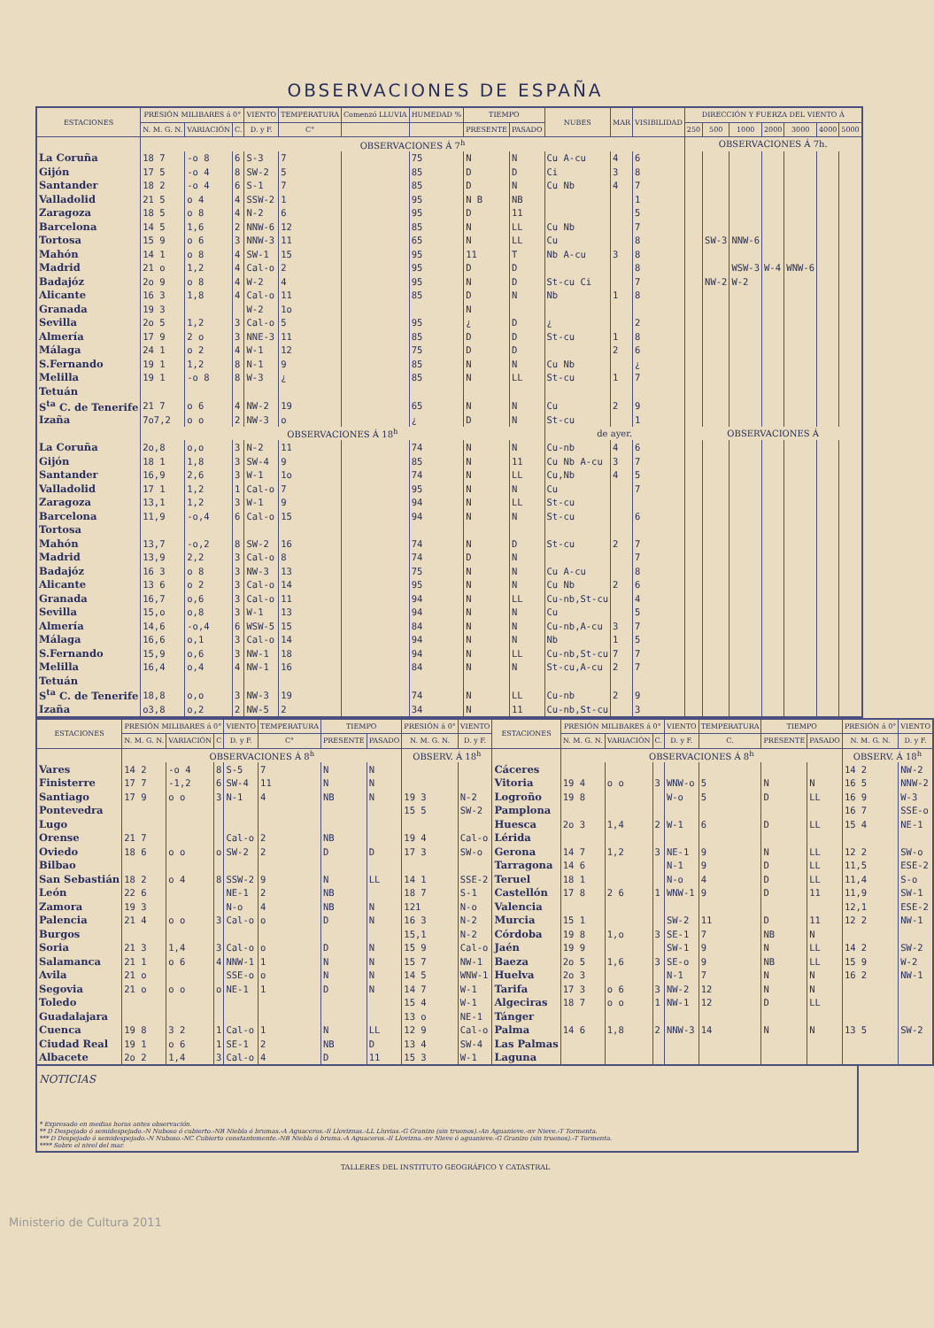OBSERVACIONES DE ESPAÑA
| ESTACIONES | PRESIÓN MILIBARES á 0° | | | VIENTO | TEMPERATURA | Comenzó LLUVIA | HUMEDAD % | TIEMPO | | NUBES | MAR | VISIBILIDAD | DIRECCIÓN Y FUERZA DEL VIENTO Á | | | | | | |
| --- | --- | --- | --- | --- | --- | --- | --- | --- | --- | --- | --- | --- | --- | --- | --- | --- | --- | --- | --- |
| | N. M. G. N. | VARIACIÓN | C. | D. y F. | C° | | | PRESENTE | PASADO | | | | 250 | 500 | 1000 | 2000 | 3000 | 4000 | 5000 |
| | OBSERVACIONES Á 7<sup>h</sup> | | | | | | | | | | | | OBSERVACIONES Á 7h. | | | | | | |
| La Coruña | 18 7 | -o 8 | 6 | S-3 | 7 | | 75 | N | N | Cu A-cu | 4 | 6 | | | | | | | |
| Gijón | 17 5 | -o 4 | 8 | SW-2 | 5 | | 85 | D | D | Ci | 3 | 8 | | | | | | | |
| Santander | 18 2 | -o 4 | 6 | S-1 | 7 | | 85 | D | N | Cu Nb | 4 | 7 | | | | | | | |
| Valladolid | 21 5 | o 4 | 4 | SSW-2 | 1 | | 95 | N B | NB | | | 1 | | | | | | | |
| Zaragoza | 18 5 | o 8 | 4 | N-2 | 6 | | 95 | D | 11 | | | 5 | | | | | | | |
| Barcelona | 14 5 | 1,6 | 2 | NNW-6 | 12 | | 85 | N | LL | Cu Nb | | 7 | | | | | | | |
| Tortosa | 15 9 | o 6 | 3 | NNW-3 | 11 | | 65 | N | LL | Cu | | 8 | | SW-3 | NNW-6 | | | | |
| Mahón | 14 1 | o 8 | 4 | SW-1 | 15 | | 95 | 11 | T | Nb A-cu | 3 | 8 | | | | | | | |
| Madrid | 21 o | 1,2 | 4 | Cal-o | 2 | | 95 | D | D | | | 8 | | | WSW-3 | W-4 | WNW-6 | | |
| Badajóz | 2o 9 | o 8 | 4 | W-2 | 4 | | 95 | N | D | St-cu Ci | | 7 | | NW-2 | W-2 | | | | |
| Alicante | 16 3 | 1,8 | 4 | Cal-o | 11 | | 85 | D | N | Nb | 1 | 8 | | | | | | | |
| Granada | 19 3 | | | W-2 | 1o | | | N | | | | | | | | | | | |
| Sevilla | 2o 5 | 1,2 | 3 | Cal-o | 5 | | 95 | ¿ | D | ¿ | | 2 | | | | | | | |
| Almería | 17 9 | 2 o | 3 | NNE-3 | 11 | | 85 | D | D | St-cu | 1 | 8 | | | | | | | |
| Málaga | 24 1 | o 2 | 4 | W-1 | 12 | | 75 | D | D | | 2 | 6 | | | | | | | |
| S.Fernando | 19 1 | 1,2 | 8 | N-1 | 9 | | 85 | N | N | Cu Nb | | ¿ | | | | | | | |
| Melilla | 19 1 | -o 8 | 8 | W-3 | ¿ | | 85 | N | LL | St-cu | 1 | 7 | | | | | | | |
| Tetuán | | | | | | | | | | | | | | | | | | | |
| S<sup>ta</sup> C. de Tenerife | 21 7 | o 6 | 4 | NW-2 | 19 | | 65 | N | N | Cu | 2 | 9 | | | | | | | |
| Izaña | 7o7,2 | o o | 2 | NW-3 | o | | ¿ | D | N | St-cu | | 1 | | | | | | | |
| | OBSERVACIONES Á 18<sup>h</sup> | | | | | | | | | de ayer. | | | OBSERVACIONES Á | | | | | | |
| La Coruña | 2o,8 | o,o | 3 | N-2 | 11 | | 74 | N | N | Cu-nb | 4 | 6 | | | | | | | |
| Gijón | 18 1 | 1,8 | 3 | SW-4 | 9 | | 85 | N | 11 | Cu Nb A-cu | 3 | 7 | | | | | | | |
| Santander | 16,9 | 2,6 | 3 | W-1 | 1o | | 74 | N | LL | Cu,Nb | 4 | 5 | | | | | | | |
| Valladolid | 17 1 | 1,2 | 1 | Cal-o | 7 | | 95 | N | N | Cu | | 7 | | | | | | | |
| Zaragoza | 13,1 | 1,2 | 3 | W-1 | 9 | | 94 | N | LL | St-cu | | | | | | | | | |
| Barcelona | 11,9 | -o,4 | 6 | Cal-o | 15 | | 94 | N | N | St-cu | | 6 | | | | | | | |
| Tortosa | | | | | | | | | | | | | | | | | | | |
| Mahón | 13,7 | -o,2 | 8 | SW-2 | 16 | | 74 | N | D | St-cu | 2 | 7 | | | | | | | |
| Madrid | 13,9 | 2,2 | 3 | Cal-o | 8 | | 74 | D | N | | | 7 | | | | | | | |
| Badajóz | 16 3 | o 8 | 3 | NW-3 | 13 | | 75 | N | N | Cu A-cu | | 8 | | | | | | | |
| Alicante | 13 6 | o 2 | 3 | Cal-o | 14 | | 95 | N | N | Cu Nb | 2 | 6 | | | | | | | |
| Granada | 16,7 | o,6 | 3 | Cal-o | 11 | | 94 | N | LL | Cu-nb,St-cu | | 4 | | | | | | | |
| Sevilla | 15,o | o,8 | 3 | W-1 | 13 | | 94 | N | N | Cu | | 5 | | | | | | | |
| Almería | 14,6 | -o,4 | 6 | WSW-5 | 15 | | 84 | N | N | Cu-nb,A-cu | 3 | 7 | | | | | | | |
| Málaga | 16,6 | o,1 | 3 | Cal-o | 14 | | 94 | N | N | Nb | 1 | 5 | | | | | | | |
| S.Fernando | 15,9 | o,6 | 3 | NW-1 | 18 | | 94 | N | LL | Cu-nb,St-cu | 7 | 7 | | | | | | | |
| Melilla | 16,4 | o,4 | 4 | NW-1 | 16 | | 84 | N | N | St-cu,A-cu | 2 | 7 | | | | | | | |
| Tetuán | | | | | | | | | | | | | | | | | | | |
| S<sup>ta</sup> C. de Tenerife | 18,8 | o,o | 3 | NW-3 | 19 | | 74 | N | LL | Cu-nb | 2 | 9 | | | | | | | |
| Izaña | o3,8 | o,2 | 2 | NW-5 | 2 | | 34 | N | 11 | Cu-nb,St-cu | | 3 | | | | | | | |
| ESTACIONES | PRESIÓN MILIBARES á 0° | | | VIENTO | TEMPERATURA | TIEMPO | | PRESIÓN á 0° | VIENTO | ESTACIONES | PRESIÓN MILIBARES á 0° | | | VIENTO | TEMPERATURA | TIEMPO | | PRESIÓN á 0° | VIENTO |
| --- | --- | --- | --- | --- | --- | --- | --- | --- | --- | --- | --- | --- | --- | --- | --- | --- | --- | --- | --- |
| | N. M. G. N. | VARIACIÓN | C | D. y F. | C° | PRESENTE | PASADO | N. M. G. N. | D. y F. | | N. M. G. N. | VARIACIÓN | C. | D. y F. | C. | PRESENTE | PASADO | N. M. G. N. | D. y F. |
| | OBSERVACIONES Á 8<sup>h</sup> | | | | | | | OBSERV. Á 18<sup>h</sup> | | | OBSERVACIONES Á 8<sup>h</sup> | | | | | | | OBSERV. Á 18<sup>h</sup> | |
| Vares | 14 2 | -o 4 | 8 | S-5 | 7 | N | N | | | Cáceres | | | | | | | | 14 2 | NW-2 |
| Finisterre | 17 7 | -1,2 | 6 | SW-4 | 11 | N | N | | | Vitoria | 19 4 | o o | 3 | WNW-o | 5 | N | N | 16 5 | NNW-2 |
| Santiago | 17 9 | o o | 3 | N-1 | 4 | NB | N | 19 3 | N-2 | Logroño | 19 8 | | | W-o | 5 | D | LL | 16 9 | W-3 |
| Pontevedra | | | | | | | | 15 5 | SW-2 | Pamplona | | | | | | | | 16 7 | SSE-o |
| Lugo | | | | | | | | | | Huesca | 2o 3 | 1,4 | 2 | W-1 | 6 | D | LL | 15 4 | NE-1 |
| Orense | 21 7 | | | Cal-o | 2 | NB | | 19 4 | Cal-o | Lérida | | | | | | | | | |
| Oviedo | 18 6 | o o | o | SW-2 | 2 | D | D | 17 3 | SW-o | Gerona | 14 7 | 1,2 | 3 | NE-1 | 9 | N | LL | 12 2 | SW-o |
| Bilbao | | | | | | | | | | Tarragona | 14 6 | | | N-1 | 9 | D | LL | 11,5 | ESE-2 |
| San Sebastián | 18 2 | o 4 | 8 | SSW-2 | 9 | N | LL | 14 1 | SSE-2 | Teruel | 18 1 | | | N-o | 4 | D | LL | 11,4 | S-o |
| León | 22 6 | | | NE-1 | 2 | NB | | 18 7 | S-1 | Castellón | 17 8 | 2 6 | 1 | WNW-1 | 9 | D | 11 | 11,9 | SW-1 |
| Zamora | 19 3 | | | N-o | 4 | NB | N | 121 | N-o | Valencia | | | | | | | | 12,1 | ESE-2 |
| Palencia | 21 4 | o o | 3 | Cal-o | o | D | N | 16 3 | N-2 | Murcia | 15 1 | | | SW-2 | 11 | D | 11 | 12 2 | NW-1 |
| Burgos | | | | | | | | 15,1 | N-2 | Córdoba | 19 8 | 1,o | 3 | SE-1 | 7 | NB | N | | |
| Soria | 21 3 | 1,4 | 3 | Cal-o | o | D | N | 15 9 | Cal-o | Jaén | 19 9 | | | SW-1 | 9 | N | LL | 14 2 | SW-2 |
| Salamanca | 21 1 | o 6 | 4 | NNW-1 | 1 | N | N | 15 7 | NW-1 | Baeza | 2o 5 | 1,6 | 3 | SE-o | 9 | NB | LL | 15 9 | W-2 |
| Avila | 21 o | | | SSE-o | o | N | N | 14 5 | WNW-1 | Huelva | 2o 3 | | | N-1 | 7 | N | N | 16 2 | NW-1 |
| Segovia | 21 o | o o | o | NE-1 | 1 | D | N | 14 7 | W-1 | Tarifa | 17 3 | o 6 | 3 | NW-2 | 12 | N | N | | |
| Toledo | | | | | | | | 15 4 | W-1 | Algeciras | 18 7 | o o | 1 | NW-1 | 12 | D | LL | | |
| Guadalajara | | | | | | | | 13 o | NE-1 | Tánger | | | | | | | | | |
| Cuenca | 19 8 | 3 2 | 1 | Cal-o | 1 | N | LL | 12 9 | Cal-o | Palma | 14 6 | 1,8 | 2 | NNW-3 | 14 | N | N | 13 5 | SW-2 |
| Ciudad Real | 19 1 | o 6 | 1 | SE-1 | 2 | NB | D | 13 4 | SW-4 | Las Palmas | | | | | | | | | |
| Albacete | 2o 2 | 1,4 | 3 | Cal-o | 4 | D | 11 | 15 3 | W-1 | Laguna | | | | | | | | | |
NOTICIAS
* Expresado en medias horas antes observación.
** D Despejado ó semidespejado.-N Nuboso ó cubierto.-NB Niebla ó brumas.-A Aguaceros.-Il Lloviznas.-LL Lluvias.-G Granizo (sin truenos).-An Aguanieve.-nv Nieve.-T Tormenta.
*** D Despejado ó semidespejado.-N Nuboso.-NC Cubierto constantemente.-NB Niebla ó bruma.-A Aguaceros.-Il Llovizna.-nv Nieve ó aguanieve.-G Granizo (sin truenos).-T Tormenta.
**** Sobre el nivel del mar.
TALLERES DEL INSTITUTO GEOGRÁFICO Y CATASTRAL
Ministerio de Cultura 2011